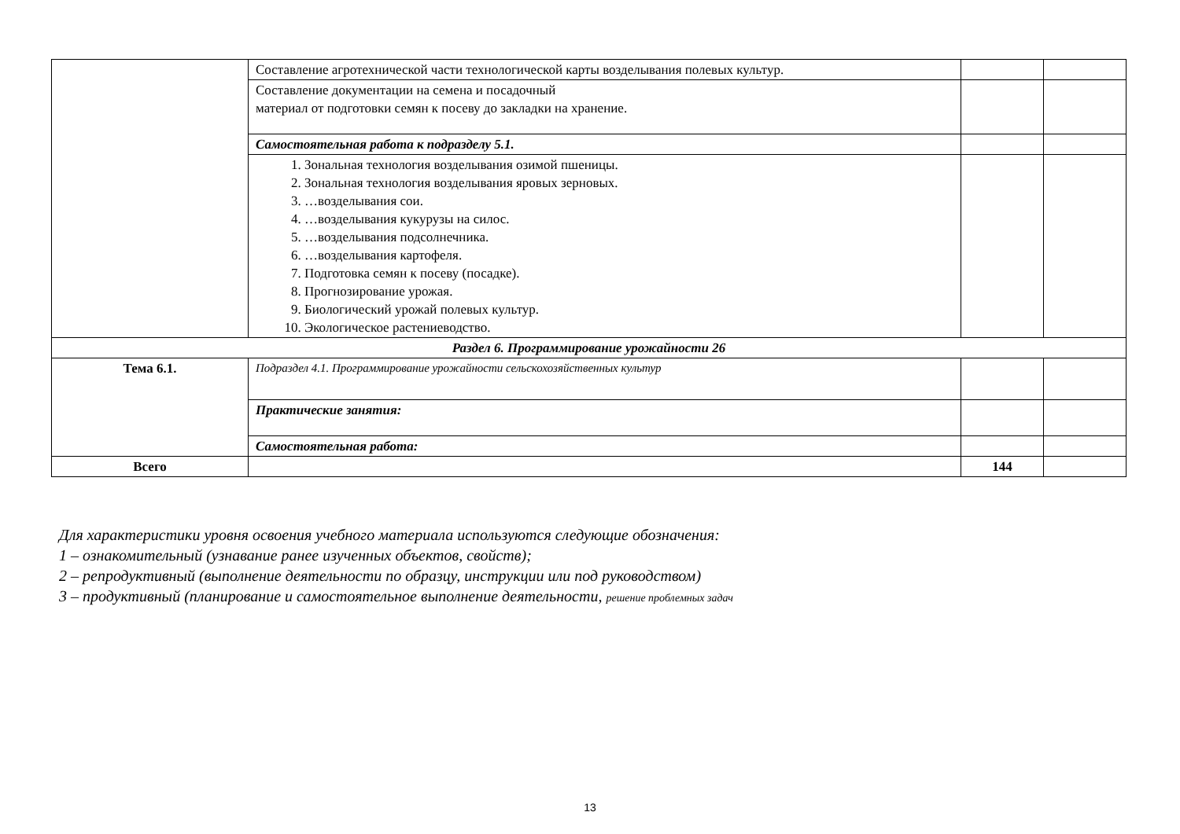| | Составление агротехнической части технологической карты возделывания полевых культур. | | |
| | Составление документации на семена и посадочный материал от подготовки семян к посеву до закладки на хранение. | | |
| | Самостоятельная работа к подразделу 5.1. | | |
| | 1. Зональная технология возделывания озимой пшеницы. 2. Зональная технология возделывания яровых зерновых. 3. …возделывания сои. 4. …возделывания кукурузы на силос. 5. …возделывания подсолнечника. 6. …возделывания картофеля. 7. Подготовка семян к посеву (посадке). 8. Прогнозирование урожая. 9. Биологический урожай полевых культур. 10. Экологическое растениеводство. | | |
| Раздел 6. Программирование урожайности 26 | | | |
| Тема 6.1. | Подраздел 4.1. Программирование урожайности сельскохозяйственных культур | | |
| | Практические занятия: | | |
| | Самостоятельная работа: | | |
| Всего | | 144 | |
Для характеристики уровня освоения учебного материала используются следующие обозначения:
1 – ознакомительный (узнавание ранее изученных объектов, свойств);
2 – репродуктивный (выполнение деятельности по образцу, инструкции или под руководством)
3 – продуктивный (планирование и самостоятельное выполнение деятельности, решение проблемных задач
13